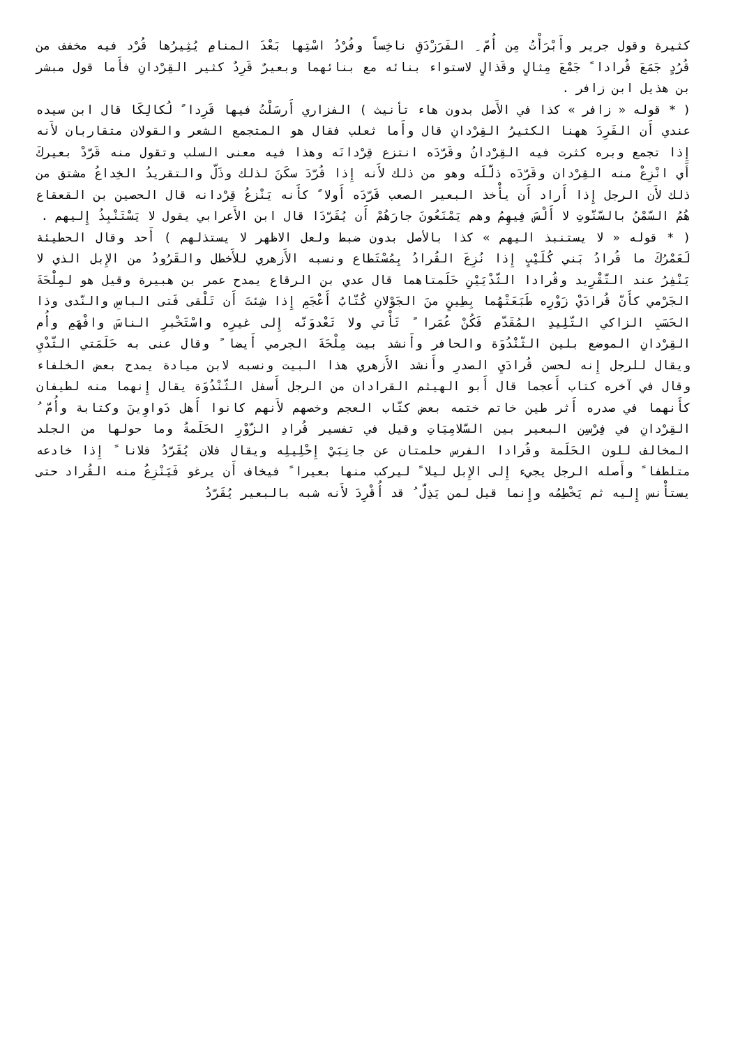كثيرة وقول جرير وأَبْرَأْتُ مِن أُمّ ِ الفَرَزْدَقِ ناخِساً وفُرْدُ اسْتِها بَعْدَ المنامِ يُثِيرُها قُرْد فيه مخفف من قُرُدٍ جَمَعَ قُرادا ً جَمْعَ مِثالٍ وقَذالٍ لاستواء بنائه مع بنائهما وبعيرٌ قَرِدٌ كثير القِرْدانِ فأَما قول مبشر بن هذيل ابن زافر .
( * قوله « زافر » كذا في الأَصل بدون هاء تأنيث ) الفزاري أَرسَلْتُ فيها قَرِدا ً لُكالِكَا قال ابن سيده عندي أَن القَرِدَ ههنا الكثيرُ القِرْدانِ قال وأَما ثعلب فقال هو المتجمع الشعر والقولان متقاربان لأَنه إِذا تجمع وبره كثرت فيه القِرْدانُ وقَرّدَه انتزع قِرْدانَه وهذا فيه معنى السلب وتقول منه قَرّدْ بعيركَ أَي انْزِعْ منه القِرْدان وقَرّدَه ذلّلَه وهو من ذلك لأَنه إِذا قُرّدَ سكَنَ لذلك وذَلّ والتقريدُ الخِداعُ مشتق من ذلك لأَن الرجل إِذا أَراد أَن يأْخذ البعير الصعب قَرّدَه أَولا ً كأَنه يَنْزعُ قِرْدانه قال الحصين بن القعقاع هُمُ السّمْنُ بالسّنّوتِ لا أَلْسَ فِيهِمُ وهم يَمْنَعُونَ جارَهُمْ أَن يُقَرّدَا قال ابن الأَعرابي يقول لا يَسْتَنْبِذُ إِليهم .
( * قوله « لا يستنبذ اليهم » كذا بالأصل بدون ضبط ولعل الاظهر لا يستذلهم ) أَحد وقال الحطيئة لَعَمْرُكَ ما قُرادُ بَني كُلَيْبٍ إِذا نُزِعَ القُرادُ بِمُسْتَطاع ونسبه الأَزهري للأَخطل والقَرُودُ من الإِبل الذي لا يَنْفِرُ عند التّقْرِيد وقُرادا الثّدْيَيْنِ حَلَمتاهما قال عدي بن الرقاع يمدح عمر بن هبيرة وقيل هو لمِلْحَةَ الجَرْمي كأَنّ قُرادَيْ زَوْرِه طَبَعَتْهُما بِطِينٍ منَ الجَوْلانِ كُتّابُ أَعْجَمِ إِذا شِئتَ أَن تَلْقى فَتى الباسِ والنّدى وذا الحَسَبِ الزاكي التّلِيدِ المُقَدّمِ فَكُنْ عُمَرا ً تَأْتي ولا تَعْدوَنّه إِلى غيرِه واسْتَخْبرِ الناسَ وافْهَمِ وأُم القِرْدانِ الموضع بلين الثّنْدُوَة والحافر وأَنشد بيت مِلْحَةَ الجرمي أَيضا ً وقال عنى به حَلَمَتي الثّدْيِ ويقال للرجل إِنه لحسن قُرادَيِ الصدرِ وأَنشد الأَزهري هذا البيت ونسبه لابن ميادة يمدح بعض الخلفاء وقال في آخره كتاب أَعجما قال أَبو الهيثم القرادان من الرجل أَسفل الثّنْدُوَة يقال إِنهما منه لطيفان كأَنهما في صدره أَثر طين خاتم ختمه بعض كتّاب العجم وخصهم لأَنهم كانوا أَهل دَواوِينَ وكتابة وأُمّ ُ القِرْدانِ في فِرْسِن البعير بين السّلامِيَاتِ وقيل في تفسير قُرادِ الزّوْرِ الحَلَمةُ وما حولها من الجلد المخالف للون الحَلَمة وقُرادا الفرس حلمتان عن جانِبَيْ إِحْلِيلِه ويقال فلان يُقَرّدُ فلانا ً إِذا خادعه متلطفا ً وأَصله الرجل يجيء إِلى الإِبل ليلا ً ليركب منها بعيرا ً فيخاف أَن يرغو فَيَنْزِعُ منه القُراد حتى يستأْنس إِليه ثم يَخْطِمُه وإِنما قيل لمن يَذِلّ ُ قد أُقْرِدَ لأَنه شبه بالبعير يُقَرّدُ